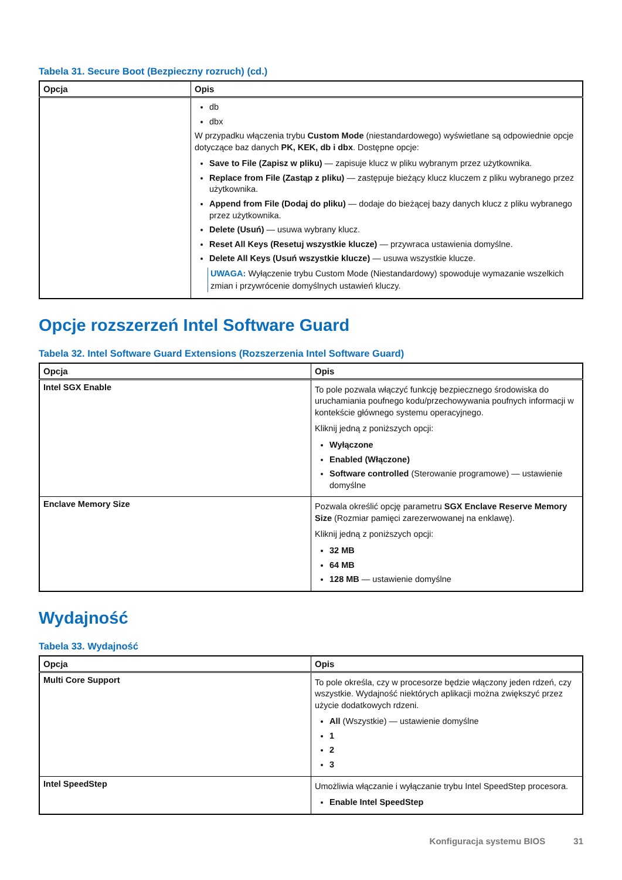Tabela 31. Secure Boot (Bezpieczny rozruch) (cd.)
| Opcja | Opis |
| --- | --- |
| | db dbx W przypadku włączenia trybu Custom Mode (niestandardowego) wyświetlane są odpowiednie opcje dotyczące baz danych PK, KEK, db i dbx . Dostępne opcje: Save to File (Zapisz w pliku) — zapisuje klucz w pliku wybranym przez użytkownika. Replace from File (Zastąp z pliku) — zastępuje bieżący klucz kluczem z pliku wybranego przez użytkownika. Append from File (Dodaj do pliku) — dodaje do bieżącej bazy danych klucz z pliku wybranego przez użytkownika. Delete (Usuń) — usuwa wybrany klucz. Reset All Keys (Resetuj wszystkie klucze) — przywraca ustawienia domyślne. Delete All Keys (Usuń wszystkie klucze) — usuwa wszystkie klucze. UWAGA: Wyłączenie trybu Custom Mode (Niestandardowy) spowoduje wymazanie wszelkich zmian i przywrócenie domyślnych ustawień kluczy. |
Opcje rozszerzeń Intel Software Guard
Tabela 32. Intel Software Guard Extensions (Rozszerzenia Intel Software Guard)
| Opcja | Opis |
| --- | --- |
| Intel SGX Enable | To pole pozwala włączyć funkcję bezpiecznego środowiska do uruchamiania poufnego kodu/przechowywania poufnych informacji w kontekście głównego systemu operacyjnego. Kliknij jedną z poniższych opcji: Wyłączone Enabled (Włączone) Software controlled (Sterowanie programowe) — ustawienie domyślne |
| Enclave Memory Size | Pozwala określić opcję parametru SGX Enclave Reserve Memory Size (Rozmiar pamięci zarezerwowanej na enklawę). Kliknij jedną z poniższych opcji: 32 MB 64 MB 128 MB — ustawienie domyślne |
Wydajność
Tabela 33. Wydajność
| Opcja | Opis |
| --- | --- |
| Multi Core Support | To pole określa, czy w procesorze będzie włączony jeden rdzeń, czy wszystkie. Wydajność niektórych aplikacji można zwiększyć przez użycie dodatkowych rdzeni. All (Wszystkie) — ustawienie domyślne 1 2 3 |
| Intel SpeedStep | Umożliwia włączanie i wyłączanie trybu Intel SpeedStep procesora. Enable Intel SpeedStep |
Konfiguracja systemu BIOS 31